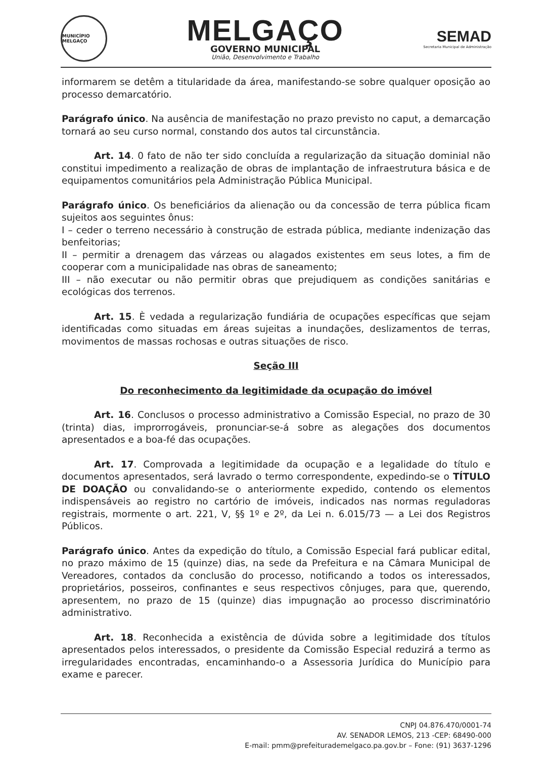MUNICÍPIO MELGAÇO
MELGAÇO
GOVERNO MUNICIPAL
União, Desenvolvimento e Trabalho
SEMAD
Secretaria Municipal de Administração
informarem se detêm a titularidade da área, manifestando-se sobre qualquer oposição ao processo demarcatório.
Parágrafo único. Na ausência de manifestação no prazo previsto no caput, a demarcação tornará ao seu curso normal, constando dos autos tal circunstância.
Art. 14. 0 fato de não ter sido concluída a regularização da situação dominial não constitui impedimento a realização de obras de implantação de infraestrutura básica e de equipamentos comunitários pela Administração Pública Municipal.
Parágrafo único. Os beneficiários da alienação ou da concessão de terra pública ficam sujeitos aos seguintes ônus:
I – ceder o terreno necessário à construção de estrada pública, mediante indenização das benfeitorias;
II – permitir a drenagem das várzeas ou alagados existentes em seus lotes, a fim de cooperar com a municipalidade nas obras de saneamento;
III – não executar ou não permitir obras que prejudiquem as condições sanitárias e ecológicas dos terrenos.
Art. 15. È vedada a regularização fundiária de ocupações específicas que sejam identificadas como situadas em áreas sujeitas a inundações, deslizamentos de terras, movimentos de massas rochosas e outras situações de risco.
Seção III
Do reconhecimento da legitimidade da ocupação do imóvel
Art. 16. Conclusos o processo administrativo a Comissão Especial, no prazo de 30 (trinta) dias, improrrogáveis, pronunciar-se-á sobre as alegações dos documentos apresentados e a boa-fé das ocupações.
Art. 17. Comprovada a legitimidade da ocupação e a legalidade do título e documentos apresentados, será lavrado o termo correspondente, expedindo-se o TÍTULO DE DOAÇÃO ou convalidando-se o anteriormente expedido, contendo os elementos indispensáveis ao registro no cartório de imóveis, indicados nas normas reguladoras registrais, mormente o art. 221, V, §§ 1º e 2º, da Lei n. 6.015/73 — a Lei dos Registros Públicos.
Parágrafo único. Antes da expedição do título, a Comissão Especial fará publicar edital, no prazo máximo de 15 (quinze) dias, na sede da Prefeitura e na Câmara Municipal de Vereadores, contados da conclusão do processo, notificando a todos os interessados, proprietários, posseiros, confinantes e seus respectivos cônjuges, para que, querendo, apresentem, no prazo de 15 (quinze) dias impugnação ao processo discriminatório administrativo.
Art. 18. Reconhecida a existência de dúvida sobre a legitimidade dos títulos apresentados pelos interessados, o presidente da Comissão Especial reduzirá a termo as irregularidades encontradas, encaminhando-o a Assessoria Jurídica do Município para exame e parecer.
CNPJ 04.876.470/0001-74
AV. SENADOR LEMOS, 213 -CEP: 68490-000
E-mail: pmm@prefeiturademelgaco.pa.gov.br – Fone: (91) 3637-1296